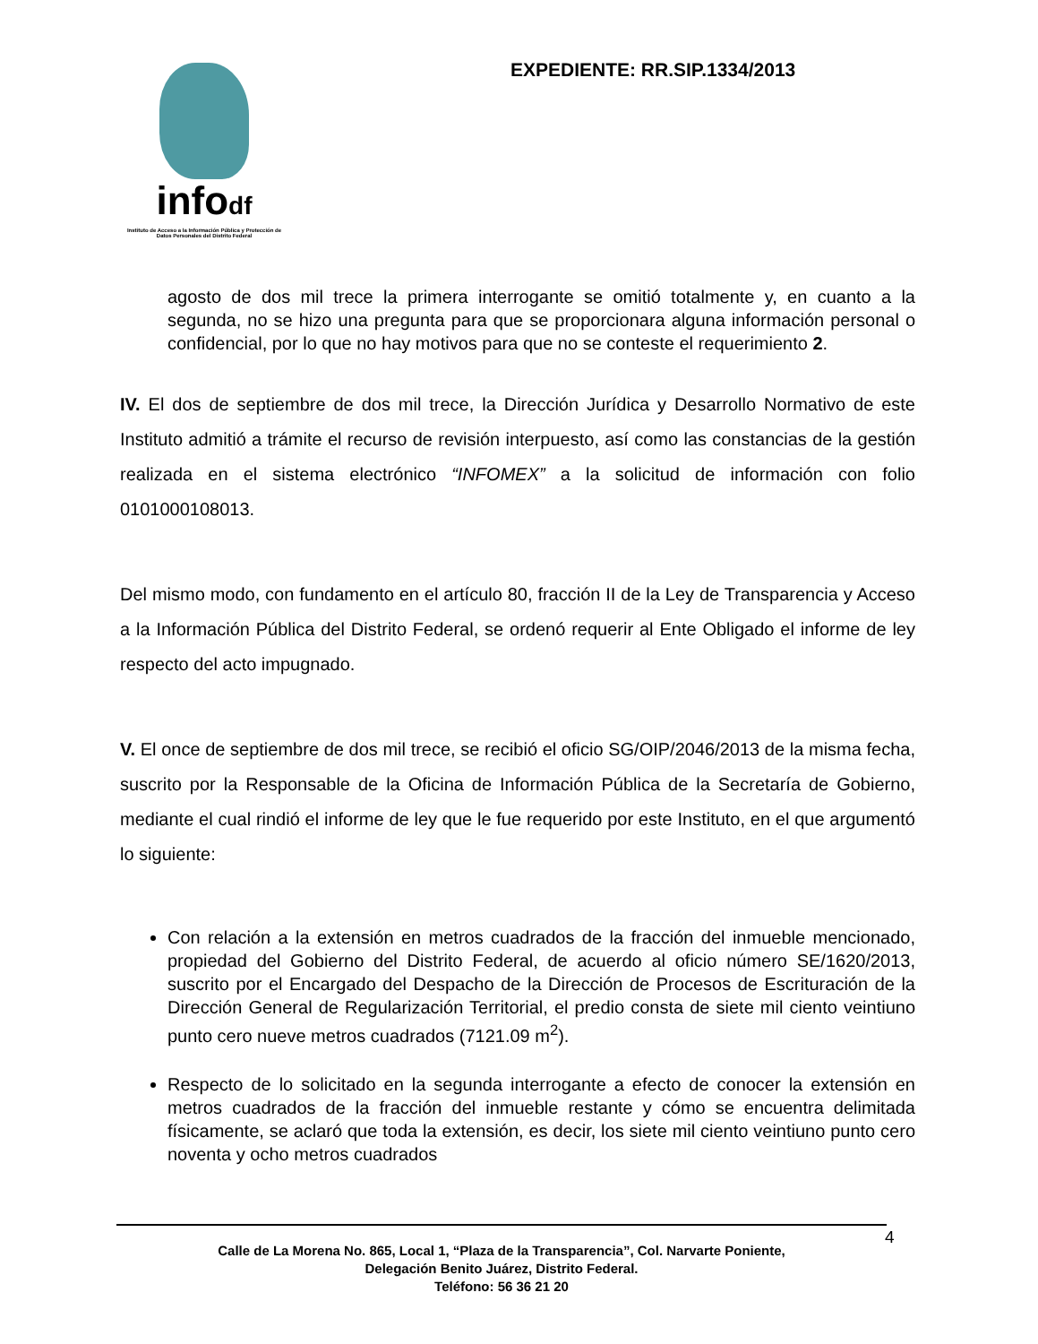infodf
Instituto de Acceso a la Información Pública y Protección de Datos Personales del Distrito Federal
EXPEDIENTE: RR.SIP.1334/2013
agosto de dos mil trece la primera interrogante se omitió totalmente y, en cuanto a la segunda, no se hizo una pregunta para que se proporcionara alguna información personal o confidencial, por lo que no hay motivos para que no se conteste el requerimiento 2.
IV. El dos de septiembre de dos mil trece, la Dirección Jurídica y Desarrollo Normativo de este Instituto admitió a trámite el recurso de revisión interpuesto, así como las constancias de la gestión realizada en el sistema electrónico “INFOMEX” a la solicitud de información con folio 0101000108013.
Del mismo modo, con fundamento en el artículo 80, fracción II de la Ley de Transparencia y Acceso a la Información Pública del Distrito Federal, se ordenó requerir al Ente Obligado el informe de ley respecto del acto impugnado.
V. El once de septiembre de dos mil trece, se recibió el oficio SG/OIP/2046/2013 de la misma fecha, suscrito por la Responsable de la Oficina de Información Pública de la Secretaría de Gobierno, mediante el cual rindió el informe de ley que le fue requerido por este Instituto, en el que argumentó lo siguiente:
Con relación a la extensión en metros cuadrados de la fracción del inmueble mencionado, propiedad del Gobierno del Distrito Federal, de acuerdo al oficio número SE/1620/2013, suscrito por el Encargado del Despacho de la Dirección de Procesos de Escrituración de la Dirección General de Regularización Territorial, el predio consta de siete mil ciento veintiuno punto cero nueve metros cuadrados (7121.09 m<sup>2</sup>).
Respecto de lo solicitado en la segunda interrogante a efecto de conocer la extensión en metros cuadrados de la fracción del inmueble restante y cómo se encuentra delimitada físicamente, se aclaró que toda la extensión, es decir, los siete mil ciento veintiuno punto cero noventa y ocho metros cuadrados
Calle de La Morena No. 865, Local 1, “Plaza de la Transparencia”, Col. Narvarte Poniente,
Delegación Benito Juárez, Distrito Federal.
Teléfono: 56 36 21 20
4